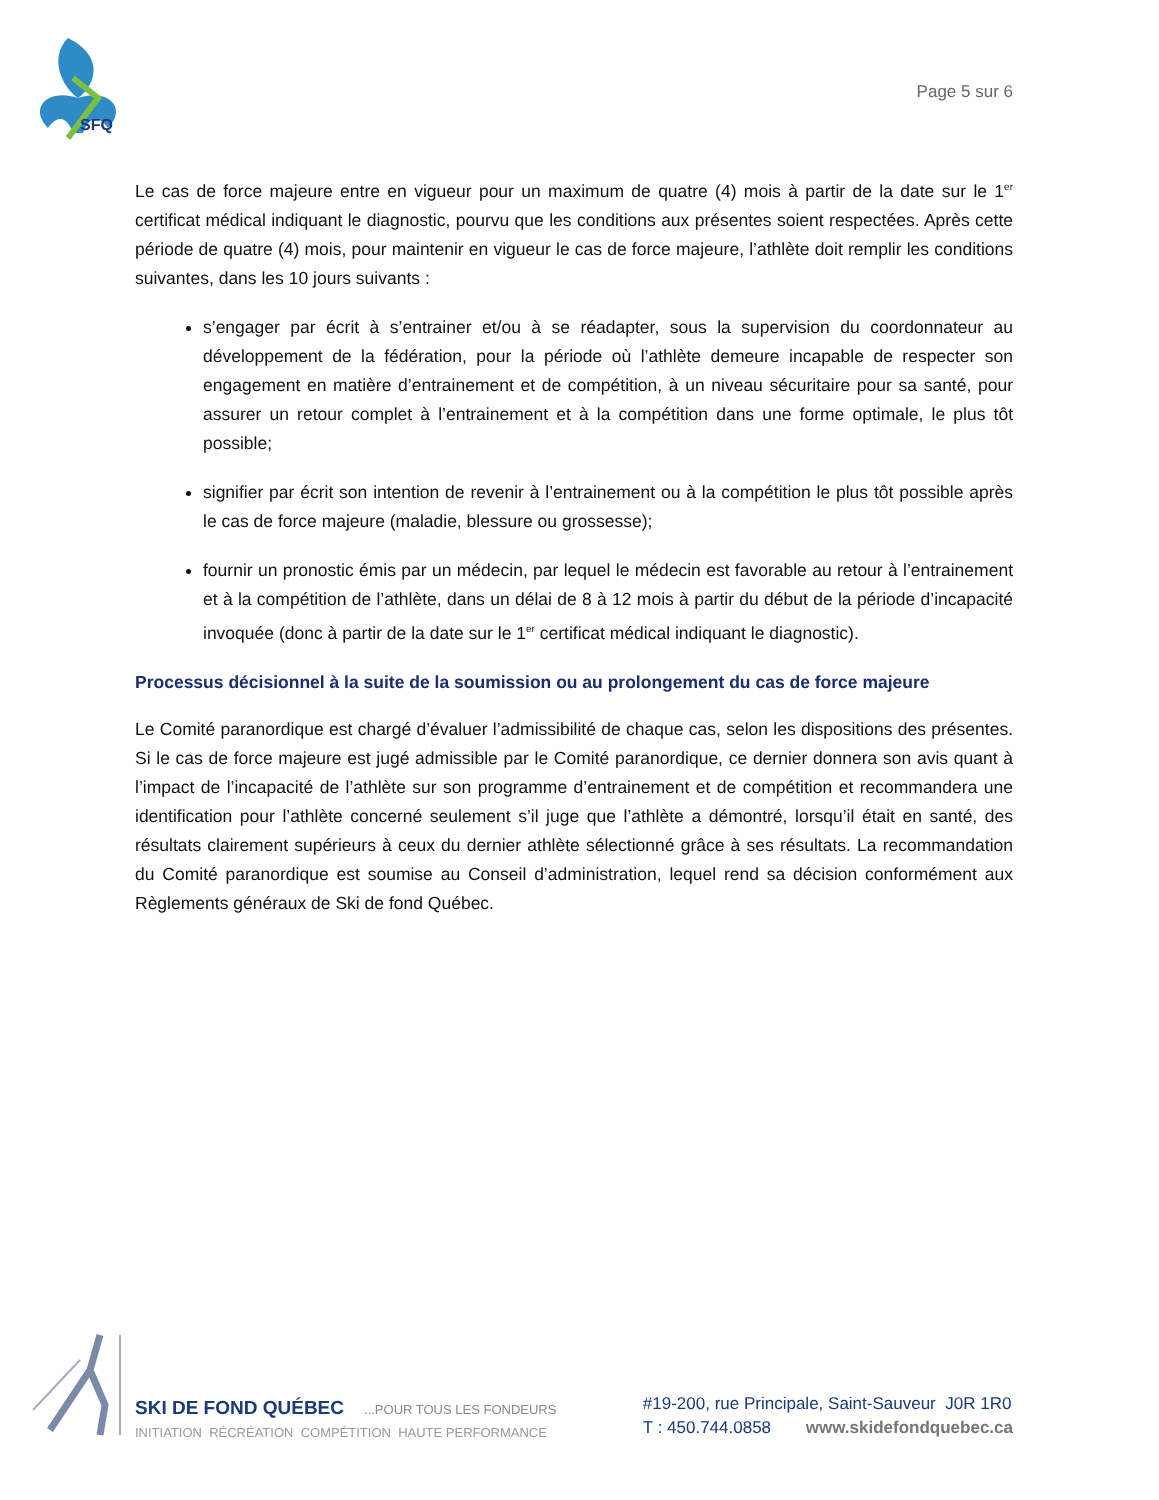SFQ
Page 5 sur 6
Le cas de force majeure entre en vigueur pour un maximum de quatre (4) mois à partir de la date sur le 1<sup>er</sup> certificat médical indiquant le diagnostic, pourvu que les conditions aux présentes soient respectées. Après cette période de quatre (4) mois, pour maintenir en vigueur le cas de force majeure, l’athlète doit remplir les conditions suivantes, dans les 10 jours suivants :
s’engager par écrit à s’entrainer et/ou à se réadapter, sous la supervision du coordonnateur au développement de la fédération, pour la période où l’athlète demeure incapable de respecter son engagement en matière d’entrainement et de compétition, à un niveau sécuritaire pour sa santé, pour assurer un retour complet à l’entrainement et à la compétition dans une forme optimale, le plus tôt possible;
signifier par écrit son intention de revenir à l’entrainement ou à la compétition le plus tôt possible après le cas de force majeure (maladie, blessure ou grossesse);
fournir un pronostic émis par un médecin, par lequel le médecin est favorable au retour à l’entrainement et à la compétition de l’athlète, dans un délai de 8 à 12 mois à partir du début de la période d’incapacité invoquée (donc à partir de la date sur le 1<sup>er</sup> certificat médical indiquant le diagnostic).
Processus décisionnel à la suite de la soumission ou au prolongement du cas de force majeure
Le Comité paranordique est chargé d’évaluer l’admissibilité de chaque cas, selon les dispositions des présentes. Si le cas de force majeure est jugé admissible par le Comité paranordique, ce dernier donnera son avis quant à l’impact de l’incapacité de l’athlète sur son programme d’entrainement et de compétition et recommandera une identification pour l’athlète concerné seulement s’il juge que l’athlète a démontré, lorsqu’il était en santé, des résultats clairement supérieurs à ceux du dernier athlète sélectionné grâce à ses résultats. La recommandation du Comité paranordique est soumise au Conseil d’administration, lequel rend sa décision conformément aux Règlements généraux de Ski de fond Québec.
SKI DE FOND QUÉBEC...POUR TOUS LES FONDEURS
INITIATION RÉCRÉATION COMPÉTITION HAUTE PERFORMANCE
#19-200, rue Principale, Saint-Sauveur J0R 1R0
T : 450.744.0858 www.skidefondquebec.ca